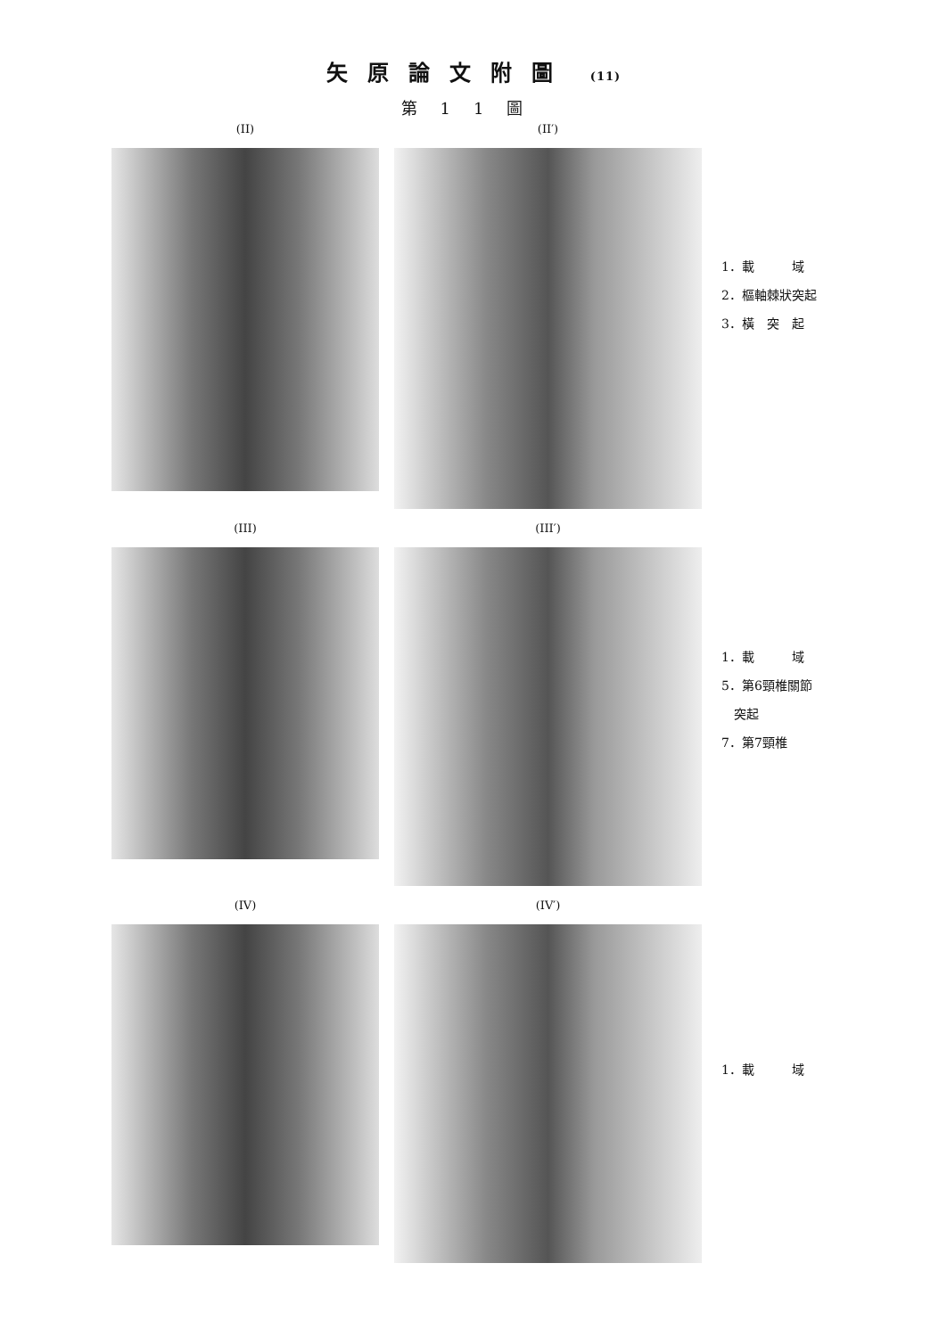矢原論文附圖 (11)
第11圖
(II) (II′)
1．載　　　域
2．樞軸棘狀突起
3．橫　突　起
(III) (III′)
1．載　　　域
5．第6頸椎關節
　突起
7．第7頸椎
(IV) (IV′)
1．載　　　域